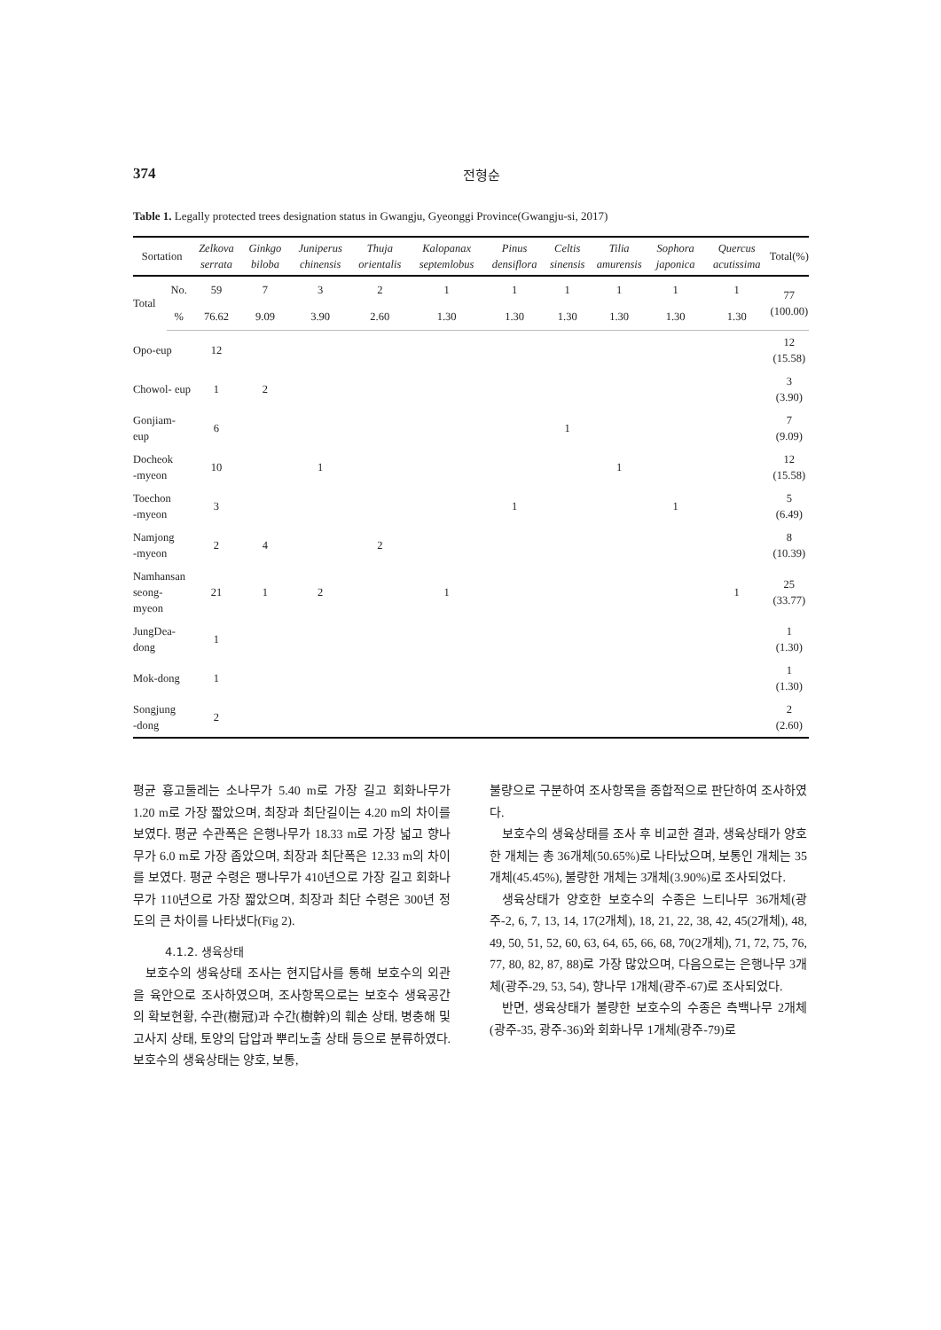374 전형순
Table 1. Legally protected trees designation status in Gwangju, Gyeonggi Province(Gwangju-si, 2017)
| Sortation | | Zelkova serrata | Ginkgo biloba | Juniperus chinensis | Thuja orientalis | Kalopanax septemlobus | Pinus densiflora | Celtis sinensis | Tilia amurensis | Sophora japonica | Quercus acutissima | Total(%) |
| --- | --- | --- | --- | --- | --- | --- | --- | --- | --- | --- | --- | --- |
| Total | No. | 59 | 7 | 3 | 2 | 1 | 1 | 1 | 1 | 1 | 1 | 77 (100.00) |
| | % | 76.62 | 9.09 | 3.90 | 2.60 | 1.30 | 1.30 | 1.30 | 1.30 | 1.30 | 1.30 | |
| Opo-eup | | 12 | | | | | | | | | | 12 (15.58) |
| Chowol- eup | | 1 | 2 | | | | | | | | | 3 (3.90) |
| Gonjiam-eup | | 6 | | | | | | 1 | | | | 7 (9.09) |
| Docheok -myeon | | 10 | | 1 | | | | | 1 | | | 12 (15.58) |
| Toechon -myeon | | 3 | | | | | 1 | | | 1 | | 5 (6.49) |
| Namjong -myeon | | 2 | 4 | | 2 | | | | | | | 8 (10.39) |
| Namhansan seong-myeon | | 21 | 1 | 2 | | 1 | | | | | 1 | 25 (33.77) |
| JungDea-dong | | 1 | | | | | | | | | | 1 (1.30) |
| Mok-dong | | 1 | | | | | | | | | | 1 (1.30) |
| Songjung -dong | | 2 | | | | | | | | | | 2 (2.60) |
평균 흉고둘레는 소나무가 5.40 m로 가장 길고 회화나무가 1.20 m로 가장 짧았으며, 최장과 최단길이는 4.20 m의 차이를 보였다. 평균 수관폭은 은행나무가 18.33 m로 가장 넓고 향나무가 6.0 m로 가장 좁았으며, 최장과 최단폭은 12.33 m의 차이를 보였다. 평균 수령은 팽나무가 410년으로 가장 길고 회화나무가 110년으로 가장 짧았으며, 최장과 최단 수령은 300년 정도의 큰 차이를 나타냈다(Fig 2).
4.1.2. 생육상태
보호수의 생육상태 조사는 현지답사를 통해 보호수의 외관을 육안으로 조사하였으며, 조사항목으로는 보호수 생육공간의 확보현황, 수관(樹冠)과 수간(樹幹)의 훼손 상태, 병충해 및 고사지 상태, 토양의 답압과 뿌리노출 상태 등으로 분류하였다. 보호수의 생육상태는 양호, 보통,
불량으로 구분하여 조사항목을 종합적으로 판단하여 조사하였다.
보호수의 생육상태를 조사 후 비교한 결과, 생육상태가 양호한 개체는 총 36개체(50.65%)로 나타났으며, 보통인 개체는 35개체(45.45%), 불량한 개체는 3개체(3.90%)로 조사되었다.
생육상태가 양호한 보호수의 수종은 느티나무 36개체(광주-2, 6, 7, 13, 14, 17(2개체), 18, 21, 22, 38, 42, 45(2개체), 48, 49, 50, 51, 52, 60, 63, 64, 65, 66, 68, 70(2개체), 71, 72, 75, 76, 77, 80, 82, 87, 88)로 가장 많았으며, 다음으로는 은행나무 3개체(광주-29, 53, 54), 향나무 1개체(광주-67)로 조사되었다.
반면, 생육상태가 불량한 보호수의 수종은 측백나무 2개체(광주-35, 광주-36)와 회화나무 1개체(광주-79)로